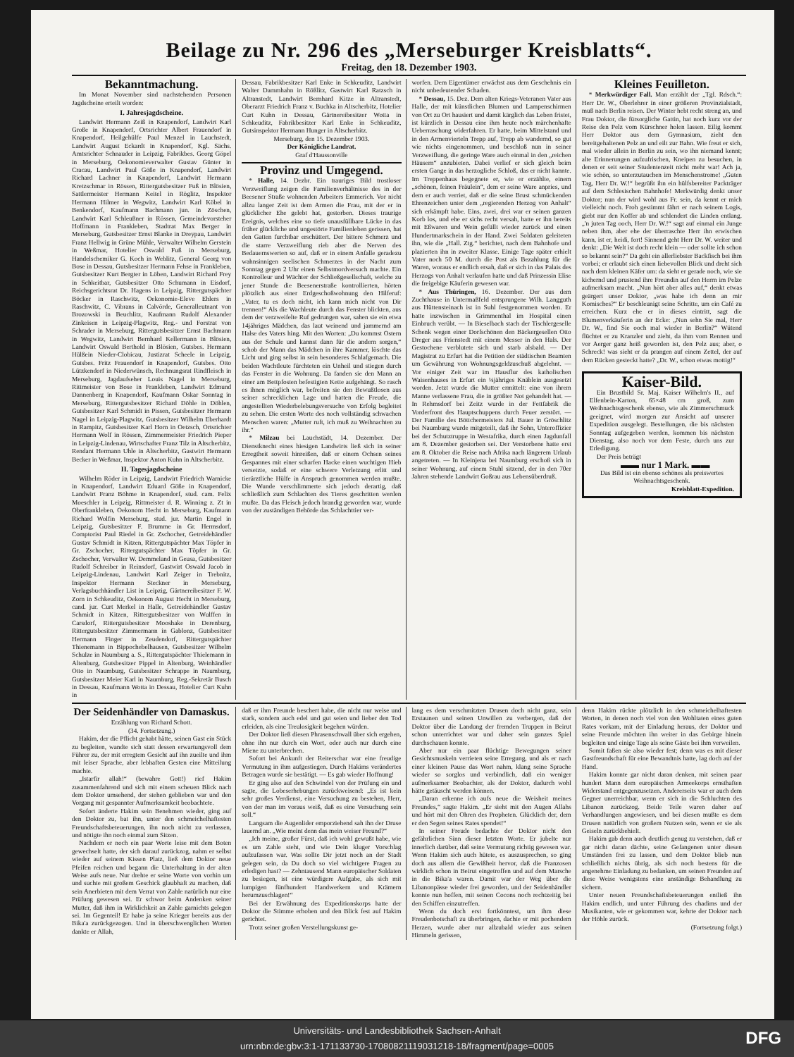Beilage zu Nr. 296 des „Merseburger Kreisblatts“.
Freitag, den 18. Dezember 1903.
Bekanntmachung.
Im Monat November sind nachstehenden Personen Jagdscheine erteilt worden:
I. Jahresjagdscheine.
Landwirt Hermann Zeiß in Knapendorf, Landwirt Karl Große in Knapendorf, Ortsrichter Albert Frauendorf in Knapendorf, Heilgehülfe Paul Menzel in Lauchstedt, Landwirt August Eckardt in Knapendorf, Kgl. Sächs. Amtsrichter Schnauder in Leipzig, Fabrikbes. Georg Göpel in Merseburg, Oekonomieverwalter Gustav Günter in Cracau, Landwirt Paul Göße in Knapendorf, Landwirt Richard Lachner in Knapendorf, Landwirt Hermann Kretzschmar in Rössen, Rittergutsbesitzer Fuß in Blösien, Sattlermeister Hermann Keitel in Röglitz, Inspektor Hermann Hilmer in Wegwitz, Landwirt Karl Köbel in Benkendorf, Kaufmann Bachmann jun. in Zöschen, Landwirt Karl Schleußner in Rössen, Gemeindevorsteher Hoffmann in Frankleben, Stadtrat Max Berger in Merseburg, Gutsbesitzer Ernst Blanke in Dreypau, Landwirt Franz Hellwig in Grüne Mühle, Verwalter Wilhelm Gerstein in Weßmar, Hotelier Oswald Fuß in Merseburg, Handelschemiker G. Koch in Weblitz, General Georg von Bose in Dessau, Gutsbesitzer Hermann Fehse in Frankleben, Gutsbesitzer Kurt Bergter in Löben, Landwirt Richard Frey in Schkeitbar, Gutsbesitzer Otto Schumann in Eisdorf, Reichsgerichtsrat Dr. Hagens in Leipzig, Rittergutspächter Böcker in Raschwitz, Oekonomie-Eleve Ehlers in Raschwitz, C. Vibrans in Calvörde, Generalleutnant von Brozowski in Beuchlitz, Kaufmann Rudolf Alexander Zinkeisen in Leipzig-Plagwitz, Reg.- und Forstrat von Schrader in Merseburg, Rittergutsbesitzer Ernst Bachmann in Wegwitz, Landwirt Bernhard Kellermann in Blösien, Landwirt Oswald Berthold in Blösien, Gutsbes. Hermann Hülßein Nieder-Clobicau, Justizrat Scheele in Leipzig, Gutsbes. Fritz Frauendorf in Knapendorf, Gutsbes. Otto Lützkendorf in Niederwünsch, Rechnungsrat Rindfleisch in Merseburg, Jagdaufseher Louis Nagel in Merseburg, Rittmeister von Bose in Frankleben, Landwirt Edmund Dannenberg in Knapendorf, Kaufmann Oskar Sonntag in Merseburg, Rittergutsbesitzer Richard Döhle in Döhlen, Gutsbesitzer Karl Schmidt in Pissen, Gutsbesitzer Hermann Nagel in Leipzig-Plagwitz, Gutsbesitzer Wilhelm Eberhardt in Rampitz, Gutsbesitzer Karl Horn in Oetzsch, Ortsrichter Hermann Wolf in Rössen, Zimmermeister Friedrich Pieper in Leipzig-Lindenau, Wirtschafter Franz Tilz in Altscherbitz, Rendant Hermann Uhle in Altscherbitz, Gastwirt Hermann Becker in Weßmar, Inspektor Anton Kuhn in Altscherbitz.
II. Tagesjagdscheine
Wilhelm Röder in Leipzig, Landwirt Friedrich Warnicke in Knapendorf, Landwirt Eduard Göße in Knapendorf, Landwirt Franz Böhme in Knapendorf, stud. cam. Felix Moeschler in Leipzig, Rittmeister d. R. Winning z. Zt in Oberfrankleben, Oekonom Hecht in Merseburg, Kaufmann Richard Wolfin Merseburg, stud. jur. Martin Engel in Leipzig, Gutsbesitzer F. Brumme in Gr. Hermsdorf, Comptorist Paul Riedel in Gr. Zschocher, Getreidehändler Gustav Schmidt in Kitzen, Rittergutspächter Max Töpfer in Gr. Zschocher, Rittergutspächter Max Töpfer in Gr. Zschocher, Verwalter W. Demmeland in Geusa, Gutsbesitzer Rudolf Schreiber in Reinsdorf, Gastwirt Oswald Jacob in Leipzig-Lindenau, Landwirt Karl Zeiger in Trebnitz, Inspektor Hermann Steckner in Merseburg, Verlagsbuchhändler List in Leipzig, Gärtnereibesitzer F. W. Zorn in Schkeuditz, Oekonom August Hecht in Merseburg, cand. jur. Curt Merkel in Halle, Getreidehändler Gustav Schmidt in Kitzen, Rittergutsbesitzer von Wulffen in Carsdorf, Rittergutsbesitzer Mooshake in Derenburg, Rittergutsbesitzer Zimmermann in Gablonz, Gutsbesitzer Hermann Finger in Zeudendorf, Rittergutspächter Thienemann in Bippochebelhausen, Gutsbesitzer Wilhelm Schulze in Naumburg a. S., Rittergutspächter Thielemann in Altenburg, Gutsbesitzer Pippel in Altenburg, Weinhändler Otto in Naumburg, Gutsbesitzer Schrappe in Naumburg, Gutsbesitzer Meier Karl in Naumburg, Reg.-Sekretär Busch in Dessau, Kaufmann Wotta in Dessau, Hotelier Curt Kuhn in
Dessau, Fabrikbesitzer Karl Enke in Schkeuditz, Landwirt Walter Dammhahn in Rößlitz, Gastwirt Karl Ratzsch in Altranstedt, Landwirt Bernhard Kitze in Altranstedt, Oberarzt Friedrich Franz v. Buchka in Altscherbitz, Hotelier Curt Kuhn in Dessau, Gärtnereibesitzer Wotta in Schkeuditz, Fabrikbesitzer Karl Enke in Schkeuditz, Gutsinspektor Hermann Hunger in Altscherbitz.
Merseburg, den 15. Dezember 1903.
Der Königliche Landrat.
Graf d'Haussonville
Provinz und Umgegend.
* Halle, 14. Dezbr. Ein trauriges Bild trostloser Verzweiflung zeigen die Familienverhältnisse des in der Beesener Straße wohnenden Arbeiters Emmerich. Vor nicht allzu langer Zeit ist dem Armen die Frau, mit der er in glücklicher Ehe gelebt hat, gestorben. Dieses traurige Ereignis, welches eine so tiefe unausfüllbare Lücke in das früher glückliche und ungestörte Familienleben gerissen, hat den Gatten furchtbar erschüttert. Der bittere Schmerz und die starre Verzweiflung rieb aber die Nerven des Bedauernswerten so auf, daß er in einem Anfalle geradezu wahnsinnigen seelischen Schmerzes in der Nacht zum Sonntag gegen 2 Uhr einen Selbstmordversuch machte. Ein Kontrolleur und Wächter der Schließgesellschaft, welche zu jener Stunde die Beesenerstraße kontrollierten, hörten plötzlich aus einer Erdgeschoßwohnung den Hilferuf: „Vater, tu es doch nicht, ich kann mich nicht von Dir trennen!“ Als die Wachleute durch das Fenster blickten, aus dem der verzweifelte Ruf gedrungen war, sahen sie ein etwa 14jähriges Mädchen, das laut weinend und jammernd am Halse des Vaters hing. Mit den Worten: „Du kommst Ostern aus der Schule und kannst dann für die andern sorgen,“ schob der Mann das Mädchen in ihre Kammer, löschte das Licht und ging selbst in sein besonderes Schlafgemach. Die beiden Wachtleute fürchteten ein Unheil und stiegen durch das Fenster in die Wohnung. Da fanden sie den Mann an einer am Bettpfosten befestigten Kette aufgehängt. So rasch es ihnen möglich war, befreiten sie den Bewußtlosen aus seiner schrecklichen Lage und hatten die Freude, die angestellten Wiederbelebungsversuche von Erfolg begleitet zu sehen. Die ersten Worte des noch vollständig schwachen Menschen waren: „Mutter ruft, ich muß zu Weihnachten zu ihr.“
* Milzau bei Lauchstädt, 14. Dezember. Der Dienstknecht eines hiesigen Landwirts ließ sich in seiner Erregtheit soweit hinreißen, daß er einem Ochsen seines Gespannes mit einer scharfen Hacke einen wuchtigen Hieb versetzte, sodaß er eine schwere Verletzung erlitt und tierärztliche Hülfe in Anspruch genommen werden mußte. Die Wunde verschlimmerte sich jedoch derartig, daß schließlich zum Schlachten des Tieres geschritten werden mußte. Da das Fleisch jedoch brandig geworden war, wurde von der zuständigen Behörde das Schlachttier ver-
worfen. Dem Eigentümer erwächst aus dem Geschehnis ein nicht unbedeutender Schaden.
* Dessau, 15. Dez. Dem alten Kriegs-Veteranen Vater aus Halle, der mit künstlichen Blumen und Lampenschirmen von Ort zu Ort hausiert und damit kärglich das Leben fristet, ist kürzlich in Dessau eine ihm heute noch märchenhafte Ueberraschung widerfahren. Er hatte, beim Mittelstand und in den Armenvierteln Trepp auf, Trepp ab wandernd, so gut wie nichts eingenommen, und beschloß nun in seiner Verzweiflung, die geringe Ware auch einmal in den „reichen Häusern“ anzubieten. Dabei verlief er sich gleich beim ersten Gange in das herzogliche Schloß, das er nicht kannte. Im Treppenhaus begegnete er, wie er erzählte, einem „schönen, feinen Fräulein“, dem er seine Ware anpries, und dem er auch verriet, daß er die seine Brust schmückenden Ehrenzeichen unter dem „regierenden Herzog von Anhalt“ sich erkämpft habe. Eins, zwei, drei war er seinen ganzen Korb los, und ehe er sichs recht versah, hatte er ihn bereits mit Eßwaren und Wein gefüllt wieder zurück und einen Hundertmarkschein in der Hand. Zwei Soldaten geleiteten ihn, wie die „Hall. Ztg.“ berichtet, nach dem Bahnhofe und plazierten ihn in zweiter Klasse. Einige Tage später erhielt Vater noch 50 M. durch die Post als Bezahlung für die Waren, woraus er endlich ersah, daß er sich in das Palais des Herzogs von Anhalt verlaufen hatte und daß Prinzessin Elise die freigebige Käuferin gewesen war.
* Aus Thüringen, 16. Dezember. Der aus dem Zuchthause in Untermaßfeld entsprungene Wilh. Langguth aus Hüttensteinach ist in Suhl festgenommen worden. Er hatte inzwischen in Grimmenthal im Hospital einen Einbruch verübt. — In Bieselbach stach der Tischlergeselle Schenk wegen einer Dorfschönen den Bäckergesellen Otto Dreger aus Frienstedt mit einem Messer in den Hals. Der Gestochene verblutete sich und starb alsbald. — Der Magistrat zu Erfurt hat die Petition der städtischen Beamten um Gewährung von Wohnungsgeldzuschuß abgelehnt. — Vor einiger Zeit war im Hausflur des katholischen Waisenhauses in Erfurt ein ¼jähriges Knäblein ausgesetzt worden. Jetzt wurde die Mutter ermittelt: eine von ihrem Manne verlassene Frau, die in größter Not gehandelt hat. — In Rehmsdorf bei Zeitz wurde in der Fettfabrik die Vorderfront des Hauptschuppens durch Feuer zerstört. — Der Familie des Böttchermeisters Jul. Bauer in Gröschlitz bei Naumburg wurde mitgeteilt, daß ihr Sohn, Unteroffizier bei der Schutztruppe in Westafrika, durch einen Jagdunfall am 8. Dezember gestorben sei. Der Verstorbene hatte erst am 8. Oktober die Reise nach Afrika nach längerem Urlaub angetreten. — In Kleinjena bei Naumburg erschoß sich in seiner Wohnung, auf einem Stuhl sitzend, der in den 70er Jahren stehende Landwirt Goßrau aus Lebensüberdruß.
Kleines Feuilleton.
* Merkwürdiger Fall. Man erzählt der „Tgl. Rdsch.“: Herr Dr. W., Oberlehrer in einer größeren Provinzialstadt, muß nach Berlin reisen. Der Winter hebt recht streng an, und Frau Doktor, die fürsorgliche Gattin, hat noch kurz vor der Reise den Pelz vom Kürschner holen lassen. Eilig kommt Herr Doktor aus dem Gymnasium, zieht den bereitgehaltenen Pelz an und eilt zur Bahn. Wie freut er sich, mal wieder allein in Berlin zu sein, wo ihn niemand kennt; alte Erinnerungen aufzufrischen, Kneipen zu besuchen, in denen er seit seiner Studentenzeit nicht mehr war! Ach ja, wie schön, so unterzutauchen im Menschenstrome! „Guten Tag, Herr Dr. W.!“ begrüßt ihn ein hülfsbereiter Packträger auf dem Schlesischen Bahnhofe! Merkwürdig denkt unser Doktor; nun der wird wohl aus Fr. sein, da kennt er mich vielleicht noch. Froh gestimmt fährt er nach seinem Logis, giebt nur den Koffer ab und schlendert die Linden entlang. „'n juten Tag ooch, Herr Dr. W.!“ sagt auf einmal ein Junge neben ihm, aber ehe der überraschte Herr ihn erwischen kann, ist er, heidi, fort! Sinnend geht Herr Dr. W. weiter und denkt: „Die Welt ist doch recht klein — oder sollte ich schon so bekannt sein?“ Da geht ein allerliebster Backfisch bei ihm vorbei; er erlaubt sich einen liebevollen Blick und dreht sich nach dem kleinen Käfer um: da sieht er gerade noch, wie sie kichernd und prustend ihre Freundin auf den Herrn im Pelze aufmerksam macht. „Nun hört aber alles auf,“ denkt etwas geärgert unser Doktor, „was habe ich denn an mir Komisches?“ Er beschleunigt seine Schritte, um ein Café zu erreichen. Kurz ehe er in dieses eintritt, sagt die Blumenverkäuferin an der Ecke: „Nun sehn Sie mal, Herr Dr. W., find Sie ooch mal wieder in Berlin?“ Wütend flüchtet er zu Kranzler und zieht, da ihm vom Rennen und vor Aerger ganz heiß geworden ist, den Pelz aus; aber, o Schreck! was sieht er da prangen auf einem Zettel, der auf dem Rücken gesteckt hatte? „Dr. W., schon etwas mottig!“
Kaiser-Bild.
Ein Brustbild Sr. Maj. Kaiser Wilhelm's II., auf Elfenbein-Karton, 65×48 cm groß, zum Weihnachtsgeschenk ebenso, wie als Zimmerschmuck geeignet, wird morgen zur Ansicht auf unserer Expedition ausgelegt. Bestellungen, die bis nächsten Sonntag aufgegeben werden, kommen bis nächsten Dienstag, also noch vor dem Feste, durch uns zur Erledigung.
Der Preis beträgt
▬▬ nur 1 Mark. ▬▬
Das Bild ist ein ebenso schönes als preiswertes Weihnachtsgeschenk.
Kreisblatt-Expedition.
Der Seidenhändler von Damaskus.
Erzählung von Richard Schott.
(34. Fortsetzung.)
Hakim, der die Pflicht gehabt hätte, seinen Gast ein Stück zu begleiten, wandte sich statt dessen erwartungsvoll dem Führer zu, der mit erregtem Gesicht auf ihn zueilte und ihm mit leiser Sprache, aber lebhaften Gesten eine Mitteilung machte.
„Istarfir allah!“ (bewahre Gott!) rief Hakim zusammenfahrend und sich mit einem scheuen Blick nach dem Doktor umsehend, der stehen geblieben war und den Vorgang mit gespannter Aufmerksamkeit beobachtete.
Sofort änderte Hakim sein Benehmen wieder, ging auf den Doktor zu, bat ihn, unter den schmeichelhaftesten Freundschaftsbeteuerungen, ihn noch nicht zu verlassen, und nötigte ihn noch einmal zum Sitzen.
Nachdem er noch ein paar Worte leise mit dem Boten gewechselt hatte, der sich darauf zurückzog, nahm er selbst wieder auf seinem Kissen Platz, ließ dem Doktor neue Pfeifen reichen und begann die Unterhaltung in der alten Weise aufs neue. Nur drehte er seine Worte von vorhin um und suchte mit großem Geschick glaubhaft zu machen, daß sein Anerbieten mit dem Verrat von Zahle natürlich nur eine Prüfung gewesen sei. Er schwor beim Andenken seiner Mutter, daß ihm in Wirklichkeit an Zahle garnichts gelegen sei. Im Gegenteil! Er habe ja seine Krieger bereits aus der Bika'a zurückgezogen. Und in überschwenglichen Worten dankte er Allah,
daß er ihm Freunde beschert habe, die nicht nur weise und stark, sondern auch edel und gut seien und lieber den Tod erleiden, als eine Treulosigkeit begehen würden.
Der Doktor ließ diesen Phrasenschwall über sich ergehen, ohne ihn nur durch ein Wort, oder auch nur durch eine Miene zu unterbrechen.
Sofort bei Ankunft der Reiterschar war eine freudige Vermutung in ihm aufgestiegen. Durch Hakims verändertes Betragen wurde sie bestätigt. — Es gab wieder Hoffnung!
Er ging also auf den Schwindel von der Prüfung ein und sagte, die Lobeserhebungen zurückweisend: „Es ist kein sehr großes Verdienst, eine Versuchung zu bestehen, Herr, von der man im voraus weiß, daß es eine Versuchung sein soll.“
Langsam die Augenlider emporziehend sah ihn der Druse lauernd an. „Wie meint denn das mein weiser Freund?“
„Ich meine, großer Fürst, daß ich wohl gewußt habe, wie es um Zahle steht, und wie Dein kluger Vorschlag aufzufassen war. Was sollte Dir jetzt noch an der Stadt gelegen sein, da Du doch so viel wichtigere Fragen zu erledigen hast? — Zehntausend Mann europäischer Soldaten zu besiegen, ist eine würdigere Aufgabe, als sich mit lumpigen fünfhundert Handwerkern und Krämern herumzuschlagen!“
Bei der Erwähnung des Expeditionskorps hatte der Doktor die Stimme erhoben und den Blick fest auf Hakim gerichtet.
Trotz seiner großen Verstellungskunst ge-
lang es dem verschmitzten Drusen doch nicht ganz, sein Erstaunen und seinen Unwillen zu verbergen, daß der Doktor über die Landung der fremden Truppen in Beirut schon unterrichtet war und daher sein ganzes Spiel durchschauen konnte.
Aber nur ein paar flüchtige Bewegungen seiner Gesichtsmuskeln verrieten seine Erregung, und als er nach einer kleinen Pause das Wort nahm, klang seine Sprache wieder so sorglos und verbindlich, daß ein weniger aufmerksamer Beobachter, als der Doktor, dadurch wohl hätte getäuscht werden können.
„Daran erkenne ich aufs neue die Weisheit meines Freundes,“ sagte Hakim. „Er sieht mit den Augen Allahs und hört mit den Ohren des Propheten. Glücklich der, dem er den Segen seines Rates spendet!“
In seiner Freude bedachte der Doktor nicht den gefährlichen Sinn dieser letzten Worte. Er jubelte nur innerlich darüber, daß seine Vermutung richtig gewesen war. Wenn Hakim sich auch hütete, es auszusprechen, so ging doch aus allem die Gewißheit hervor, daß die Franzosen wirklich schon in Beirut eingetroffen und auf dem Marsche in die Bika'a waren. Damit war der Weg über die Libanonpässe wieder frei geworden, und der Seidenhändler konnte nun hoffen, mit seinen Cocons noch rechtzeitig bei den Schiffen einzutreffen.
Wenn du doch erst fortkönntest, um ihm diese Freudenbotschaft zu überbringen, dachte er mit pochendem Herzen, wurde aber nur allzubald wieder aus seinen Himmeln gerissen,
denn Hakim rückte plötzlich in den schmeichelhaftesten Worten, in denen noch viel von den Wohltaten eines guten Rates vorkam, mit der Einladung heraus, der Doktor und seine Freunde möchten ihn weiter in das Gebirge hinein begleiten und einige Tage als seine Gäste bei ihm verweilen.
Somit faßen sie also wieder fest; denn was es mit dieser Gastfreundschaft für eine Bewandtnis hatte, lag doch auf der Hand.
Hakim konnte gar nicht daran denken, mit seinen paar hundert Mann dem europäischen Armeekorps ernsthaften Widerstand entgegenzusetzen. Andererseits war er auch dem Gegner unerreichbar, wenn er sich in die Schluchten des Libanon zurückzog. Beide Teile waren daher auf Verhandlungen angewiesen, und bei diesen mußte es dem Drusen natürlich von großem Nutzen sein, wenn er sie als Geiseln zurückbehielt.
Hakim gab denn auch deutlich genug zu verstehen, daß er gar nicht daran dächte, seine Gefangenen unter diesen Umständen frei zu lassen, und dem Doktor blieb nun schließlich nichts übrig, als sich noch bestens für die angenehme Einladung zu bedanken, um seinen Freunden auf diese Weise wenigstens eine anständige Behandlung zu sichern.
Unter neuen Freundschaftsbeteuerungen entließ ihn Hakim endlich, und unter Führung des chadims und der Musikanten, wie er gekommen war, kehrte der Doktor nach der Höhle zurück.
(Fortsetzung folgt.)
Universitäts- und Landesbibliothek Sachsen-Anhalt
urn:nbn:de:gbv:3:1-171133730-17080821119031218-18/fragment/page=0005
DFG